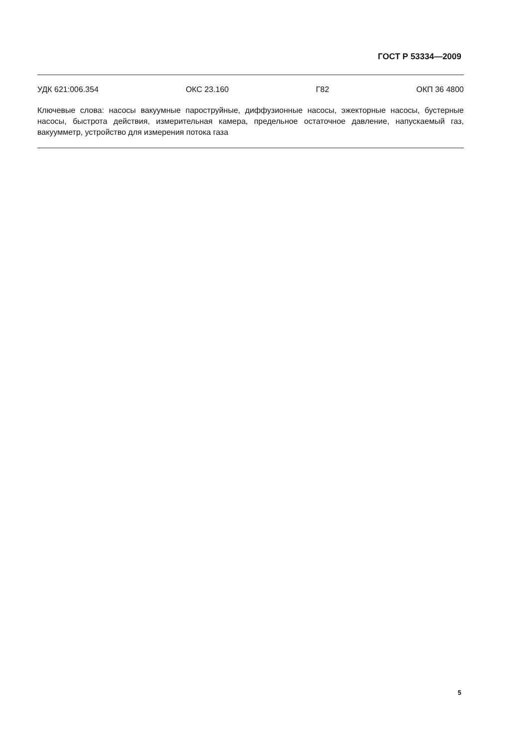ГОСТ Р 53334—2009
УДК 621:006.354 ОКС 23.160 Г82 ОКП 36 4800
Ключевые слова: насосы вакуумные пароструйные, диффузионные насосы, эжекторные насосы, бустерные насосы, быстрота действия, измерительная камера, предельное остаточное давление, напускаемый газ, вакуумметр, устройство для измерения потока газа
5